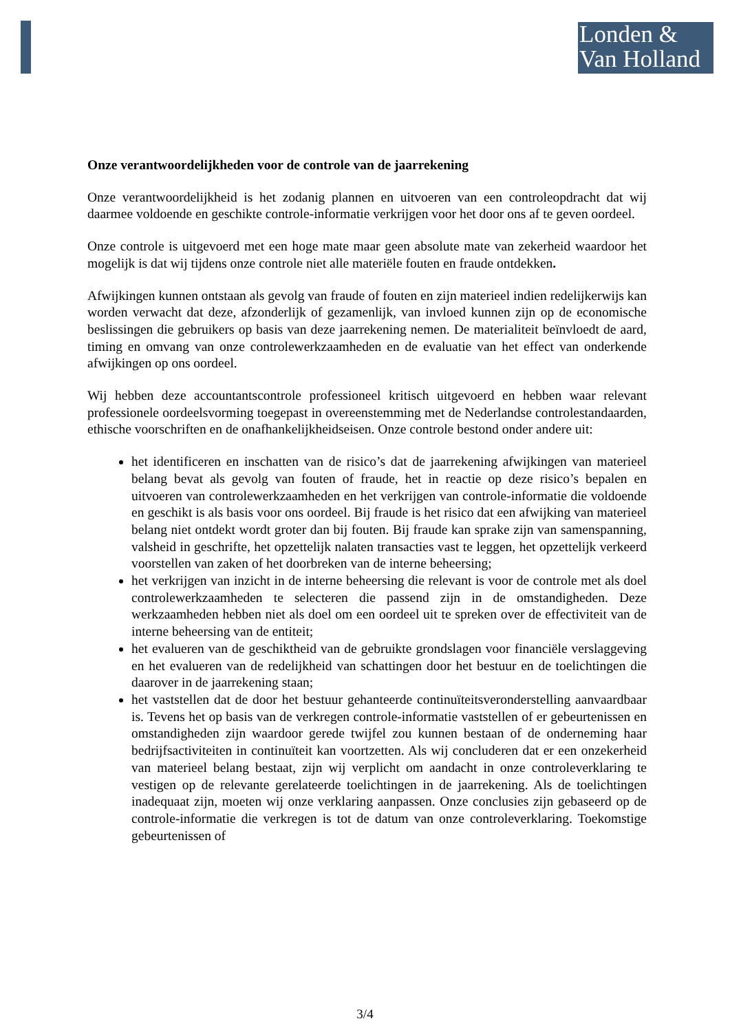Londen &
Van Holland
Onze verantwoordelijkheden voor de controle van de jaarrekening
Onze verantwoordelijkheid is het zodanig plannen en uitvoeren van een controleopdracht dat wij daarmee voldoende en geschikte controle-informatie verkrijgen voor het door ons af te geven oordeel.
Onze controle is uitgevoerd met een hoge mate maar geen absolute mate van zekerheid waardoor het mogelijk is dat wij tijdens onze controle niet alle materiële fouten en fraude ontdekken.
Afwijkingen kunnen ontstaan als gevolg van fraude of fouten en zijn materieel indien redelijkerwijs kan worden verwacht dat deze, afzonderlijk of gezamenlijk, van invloed kunnen zijn op de economische beslissingen die gebruikers op basis van deze jaarrekening nemen. De materialiteit beïnvloedt de aard, timing en omvang van onze controlewerkzaamheden en de evaluatie van het effect van onderkende afwijkingen op ons oordeel.
Wij hebben deze accountantscontrole professioneel kritisch uitgevoerd en hebben waar relevant professionele oordeelsvorming toegepast in overeenstemming met de Nederlandse controlestandaarden, ethische voorschriften en de onafhankelijkheidseisen. Onze controle bestond onder andere uit:
het identificeren en inschatten van de risico’s dat de jaarrekening afwijkingen van materieel belang bevat als gevolg van fouten of fraude, het in reactie op deze risico’s bepalen en uitvoeren van controlewerkzaamheden en het verkrijgen van controle-informatie die voldoende en geschikt is als basis voor ons oordeel. Bij fraude is het risico dat een afwijking van materieel belang niet ontdekt wordt groter dan bij fouten. Bij fraude kan sprake zijn van samenspanning, valsheid in geschrifte, het opzettelijk nalaten transacties vast te leggen, het opzettelijk verkeerd voorstellen van zaken of het doorbreken van de interne beheersing;
het verkrijgen van inzicht in de interne beheersing die relevant is voor de controle met als doel controlewerkzaamheden te selecteren die passend zijn in de omstandigheden. Deze werkzaamheden hebben niet als doel om een oordeel uit te spreken over de effectiviteit van de interne beheersing van de entiteit;
het evalueren van de geschiktheid van de gebruikte grondslagen voor financiële verslaggeving en het evalueren van de redelijkheid van schattingen door het bestuur en de toelichtingen die daarover in de jaarrekening staan;
het vaststellen dat de door het bestuur gehanteerde continuïteitsveronderstelling aanvaardbaar is. Tevens het op basis van de verkregen controle-informatie vaststellen of er gebeurtenissen en omstandigheden zijn waardoor gerede twijfel zou kunnen bestaan of de onderneming haar bedrijfsactiviteiten in continuïteit kan voortzetten. Als wij concluderen dat er een onzekerheid van materieel belang bestaat, zijn wij verplicht om aandacht in onze controleverklaring te vestigen op de relevante gerelateerde toelichtingen in de jaarrekening. Als de toelichtingen inadequaat zijn, moeten wij onze verklaring aanpassen. Onze conclusies zijn gebaseerd op de controle-informatie die verkregen is tot de datum van onze controleverklaring. Toekomstige gebeurtenissen of
3/4